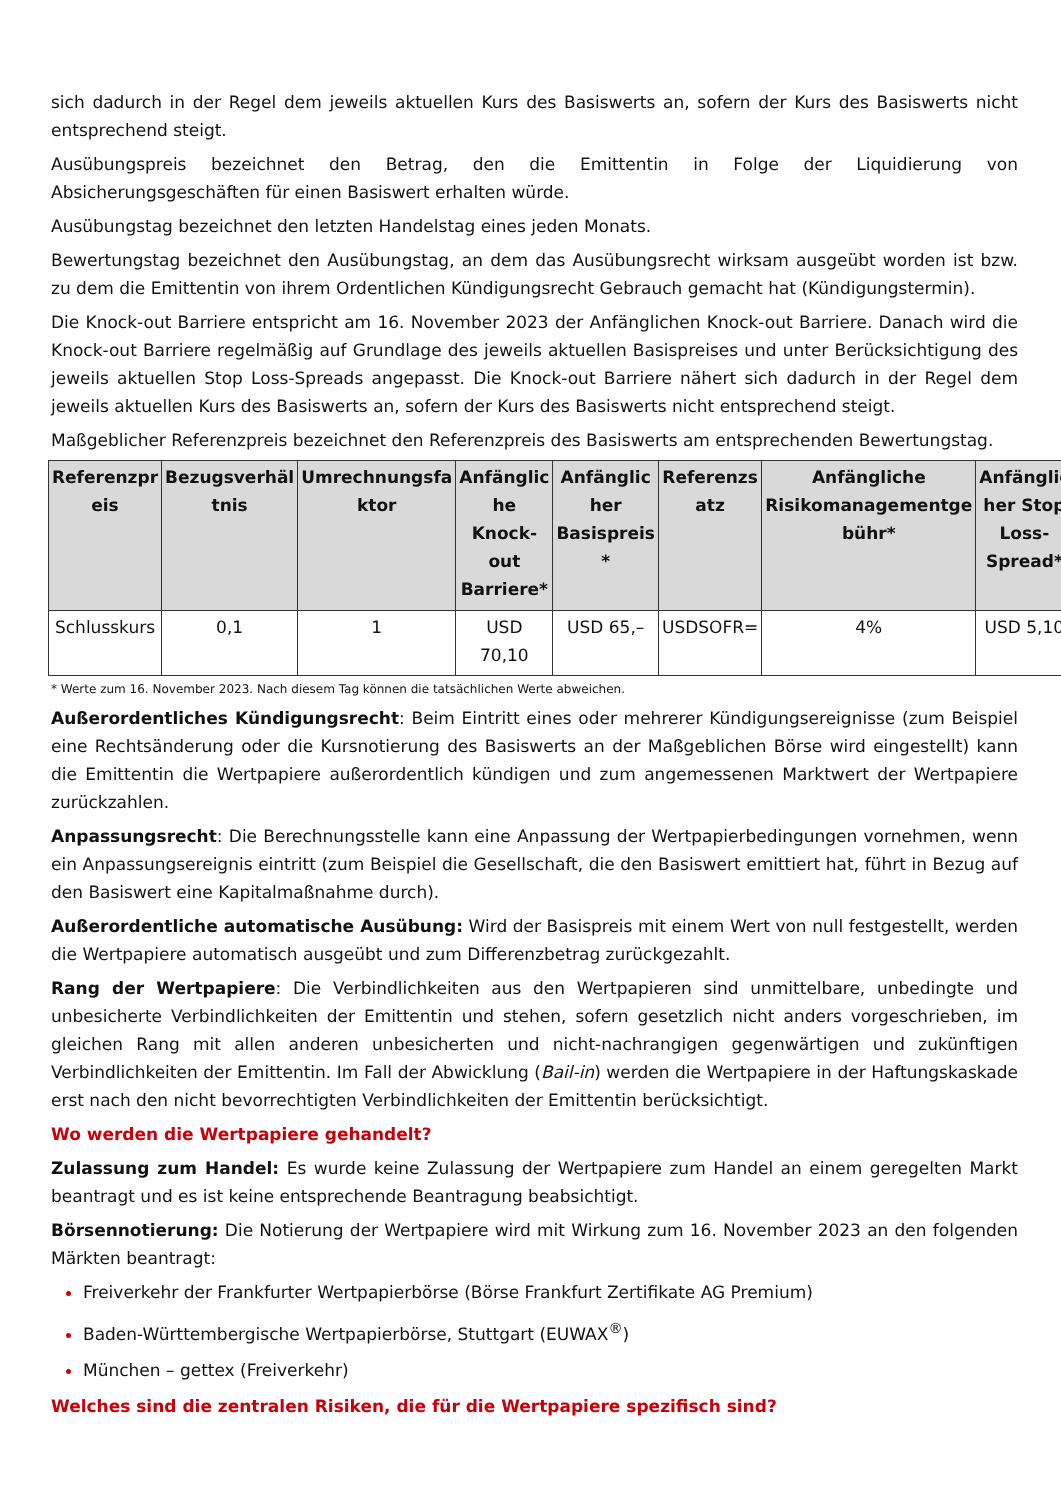sich dadurch in der Regel dem jeweils aktuellen Kurs des Basiswerts an, sofern der Kurs des Basiswerts nicht entsprechend steigt.
Ausübungspreis bezeichnet den Betrag, den die Emittentin in Folge der Liquidierung von Absicherungsgeschäften für einen Basiswert erhalten würde.
Ausübungstag bezeichnet den letzten Handelstag eines jeden Monats.
Bewertungstag bezeichnet den Ausübungstag, an dem das Ausübungsrecht wirksam ausgeübt worden ist bzw. zu dem die Emittentin von ihrem Ordentlichen Kündigungsrecht Gebrauch gemacht hat (Kündigungstermin).
Die Knock-out Barriere entspricht am 16. November 2023 der Anfänglichen Knock-out Barriere. Danach wird die Knock-out Barriere regelmäßig auf Grundlage des jeweils aktuellen Basispreises und unter Berücksichtigung des jeweils aktuellen Stop Loss-Spreads angepasst. Die Knock-out Barriere nähert sich dadurch in der Regel dem jeweils aktuellen Kurs des Basiswerts an, sofern der Kurs des Basiswerts nicht entsprechend steigt.
Maßgeblicher Referenzpreis bezeichnet den Referenzpreis des Basiswerts am entsprechenden Bewertungstag.
| Referenzpr eis | Bezugsverhäl tnis | Umrechnungsfa ktor | Anfänglic he Knock-out Barriere* | Anfänglic her Basispreis * | Referenzs atz | Anfängliche Risikomanagementge bühr* | Anfänglic her Stop Loss-Spread* |
| --- | --- | --- | --- | --- | --- | --- | --- |
| Schlusskurs | 0,1 | 1 | USD 70,10 | USD 65,– | USDSOFR= | 4% | USD 5,10 |
* Werte zum 16. November 2023. Nach diesem Tag können die tatsächlichen Werte abweichen.
Außerordentliches Kündigungsrecht: Beim Eintritt eines oder mehrerer Kündigungsereignisse (zum Beispiel eine Rechtsänderung oder die Kursnotierung des Basiswerts an der Maßgeblichen Börse wird eingestellt) kann die Emittentin die Wertpapiere außerordentlich kündigen und zum angemessenen Marktwert der Wertpapiere zurückzahlen.
Anpassungsrecht: Die Berechnungsstelle kann eine Anpassung der Wertpapierbedingungen vornehmen, wenn ein Anpassungsereignis eintritt (zum Beispiel die Gesellschaft, die den Basiswert emittiert hat, führt in Bezug auf den Basiswert eine Kapitalmaßnahme durch).
Außerordentliche automatische Ausübung: Wird der Basispreis mit einem Wert von null festgestellt, werden die Wertpapiere automatisch ausgeübt und zum Differenzbetrag zurückgezahlt.
Rang der Wertpapiere: Die Verbindlichkeiten aus den Wertpapieren sind unmittelbare, unbedingte und unbesicherte Verbindlichkeiten der Emittentin und stehen, sofern gesetzlich nicht anders vorgeschrieben, im gleichen Rang mit allen anderen unbesicherten und nicht-nachrangigen gegenwärtigen und zukünftigen Verbindlichkeiten der Emittentin. Im Fall der Abwicklung (Bail-in) werden die Wertpapiere in der Haftungskaskade erst nach den nicht bevorrechtigten Verbindlichkeiten der Emittentin berücksichtigt.
Wo werden die Wertpapiere gehandelt?
Zulassung zum Handel: Es wurde keine Zulassung der Wertpapiere zum Handel an einem geregelten Markt beantragt und es ist keine entsprechende Beantragung beabsichtigt.
Börsennotierung: Die Notierung der Wertpapiere wird mit Wirkung zum 16. November 2023 an den folgenden Märkten beantragt:
Freiverkehr der Frankfurter Wertpapierbörse (Börse Frankfurt Zertifikate AG Premium)
Baden-Württembergische Wertpapierbörse, Stuttgart (EUWAX<sup>®</sup>)
München – gettex (Freiverkehr)
Welches sind die zentralen Risiken, die für die Wertpapiere spezifisch sind?